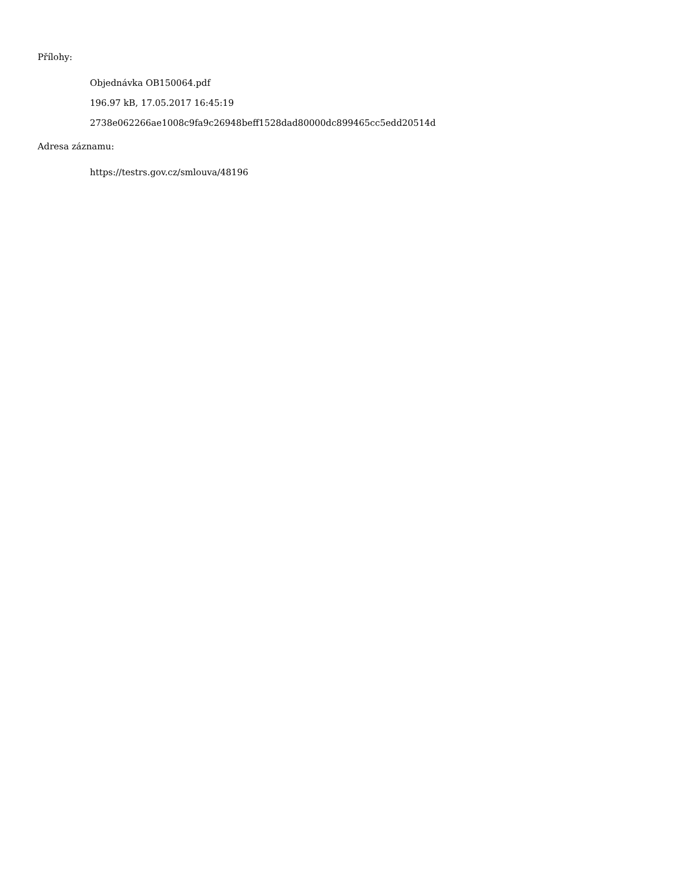Přílohy:
Objednávka OB150064.pdf
196.97 kB, 17.05.2017 16:45:19
2738e062266ae1008c9fa9c26948beff1528dad80000dc899465cc5edd20514d
Adresa záznamu:
https://testrs.gov.cz/smlouva/48196